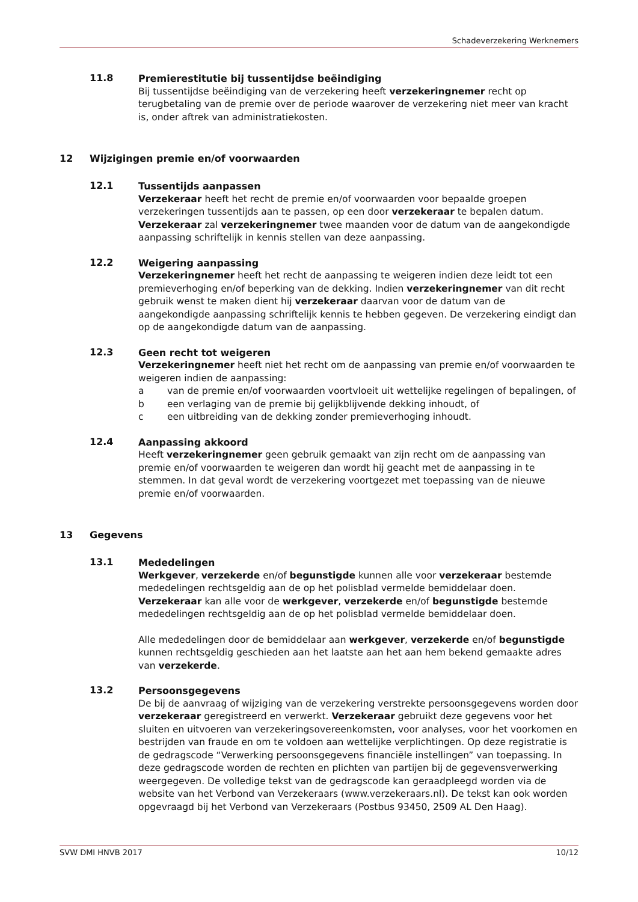Schadeverzekering Werknemers
11.8
Premierestitutie bij tussentijdse beëindiging
Bij tussentijdse beëindiging van de verzekering heeft verzekeringnemer recht op terugbetaling van de premie over de periode waarover de verzekering niet meer van kracht is, onder aftrek van administratiekosten.
12 Wijzigingen premie en/of voorwaarden
12.1
Tussentijds aanpassen
Verzekeraar heeft het recht de premie en/of voorwaarden voor bepaalde groepen verzekeringen tussentijds aan te passen, op een door verzekeraar te bepalen datum. Verzekeraar zal verzekeringnemer twee maanden voor de datum van de aangekondigde aanpassing schriftelijk in kennis stellen van deze aanpassing.
12.2
Weigering aanpassing
Verzekeringnemer heeft het recht de aanpassing te weigeren indien deze leidt tot een premieverhoging en/of beperking van de dekking. Indien verzekeringnemer van dit recht gebruik wenst te maken dient hij verzekeraar daarvan voor de datum van de aangekondigde aanpassing schriftelijk kennis te hebben gegeven. De verzekering eindigt dan op de aangekondigde datum van de aanpassing.
12.3
Geen recht tot weigeren
Verzekeringnemer heeft niet het recht om de aanpassing van premie en/of voorwaarden te weigeren indien de aanpassing:
a van de premie en/of voorwaarden voortvloeit uit wettelijke regelingen of bepalingen, of
b een verlaging van de premie bij gelijkblijvende dekking inhoudt, of
c een uitbreiding van de dekking zonder premieverhoging inhoudt.
12.4
Aanpassing akkoord
Heeft verzekeringnemer geen gebruik gemaakt van zijn recht om de aanpassing van premie en/of voorwaarden te weigeren dan wordt hij geacht met de aanpassing in te stemmen. In dat geval wordt de verzekering voortgezet met toepassing van de nieuwe premie en/of voorwaarden.
13 Gegevens
13.1
Mededelingen
Werkgever, verzekerde en/of begunstigde kunnen alle voor verzekeraar bestemde mededelingen rechtsgeldig aan de op het polisblad vermelde bemiddelaar doen. Verzekeraar kan alle voor de werkgever, verzekerde en/of begunstigde bestemde mededelingen rechtsgeldig aan de op het polisblad vermelde bemiddelaar doen.
Alle mededelingen door de bemiddelaar aan werkgever, verzekerde en/of begunstigde kunnen rechtsgeldig geschieden aan het laatste aan het aan hem bekend gemaakte adres van verzekerde.
13.2
Persoonsgegevens
De bij de aanvraag of wijziging van de verzekering verstrekte persoonsgegevens worden door verzekeraar geregistreerd en verwerkt. Verzekeraar gebruikt deze gegevens voor het sluiten en uitvoeren van verzekeringsovereenkomsten, voor analyses, voor het voorkomen en bestrijden van fraude en om te voldoen aan wettelijke verplichtingen. Op deze registratie is de gedragscode “Verwerking persoonsgegevens financiële instellingen” van toepassing. In deze gedragscode worden de rechten en plichten van partijen bij de gegevensverwerking weergegeven. De volledige tekst van de gedragscode kan geraadpleegd worden via de website van het Verbond van Verzekeraars (www.verzekeraars.nl). De tekst kan ook worden opgevraagd bij het Verbond van Verzekeraars (Postbus 93450, 2509 AL Den Haag).
SVW DMI HNVB 2017 10/12